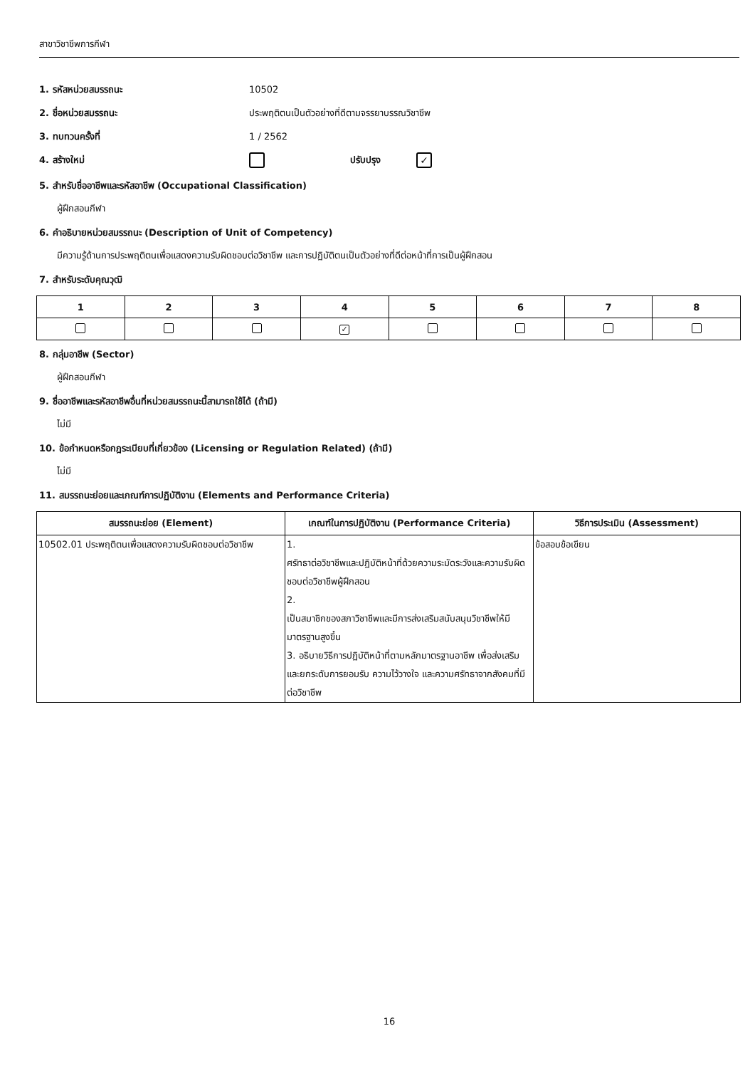สาขาวิชาชีพการกีฬา
1. รหัสหน่วยสมรรถนะ 10502
2. ชื่อหน่วยสมรรถนะ ประพฤติตนเป็นตัวอย่างที่ดีตามจรรยาบรรณวิชาชีพ
3. ทบทวนครั้งที่ 1 / 2562
4. สร้างใหม่ ปรับปรุง ✓
5. สำหรับชื่ออาชีพและรหัสอาชีพ (Occupational Classification)
ผู้ฝึกสอนกีฬา
6. คำอธิบายหน่วยสมรรถนะ (Description of Unit of Competency)
มีความรู้ด้านการประพฤติตนเพื่อแสดงความรับผิดชอบต่อวิชาชีพ และการปฏิบัติตนเป็นตัวอย่างที่ดีต่อหน้าที่การเป็นผู้ฝึกสอน
7. สำหรับระดับคุณวุฒิ
| 1 | 2 | 3 | 4 | 5 | 6 | 7 | 8 |
| --- | --- | --- | --- | --- | --- | --- | --- |
| | | | ✓ | | | | |
8. กลุ่มอาชีพ (Sector)
ผู้ฝึกสอนกีฬา
9. ชื่ออาชีพและรหัสอาชีพอื่นที่หน่วยสมรรถนะนี้สามารถใช้ได้ (ถ้ามี)
ไม่มี
10. ข้อกำหนดหรือกฎระเบียบที่เกี่ยวข้อง (Licensing or Regulation Related) (ถ้ามี)
ไม่มี
11. สมรรถนะย่อยและเกณฑ์การปฏิบัติงาน (Elements and Performance Criteria)
| สมรรถนะย่อย (Element) | เกณฑ์ในการปฏิบัติงาน (Performance Criteria) | วิธีการประเมิน (Assessment) |
| --- | --- | --- |
| 10502.01 ประพฤติตนเพื่อแสดงความรับผิดชอบต่อวิชาชีพ | 1. ศรัทธาต่อวิชาชีพและปฏิบัติหน้าที่ด้วยความระมัดระวังและความรับผิดชอบต่อวิชาชีพผู้ฝึกสอน 2. เป็นสมาชิกของสภาวิชาชีพและมีการส่งเสริมสนับสนุนวิชาชีพให้มีมาตรฐานสูงขึ้น 3. อธิบายวิธีการปฏิบัติหน้าที่ตามหลักมาตรฐานอาชีพ เพื่อส่งเสริมและยกระดับการยอมรับ ความไว้วางใจ และความศรัทธาจากสังคมที่มีต่อวิชาชีพ | ข้อสอบข้อเขียน |
16